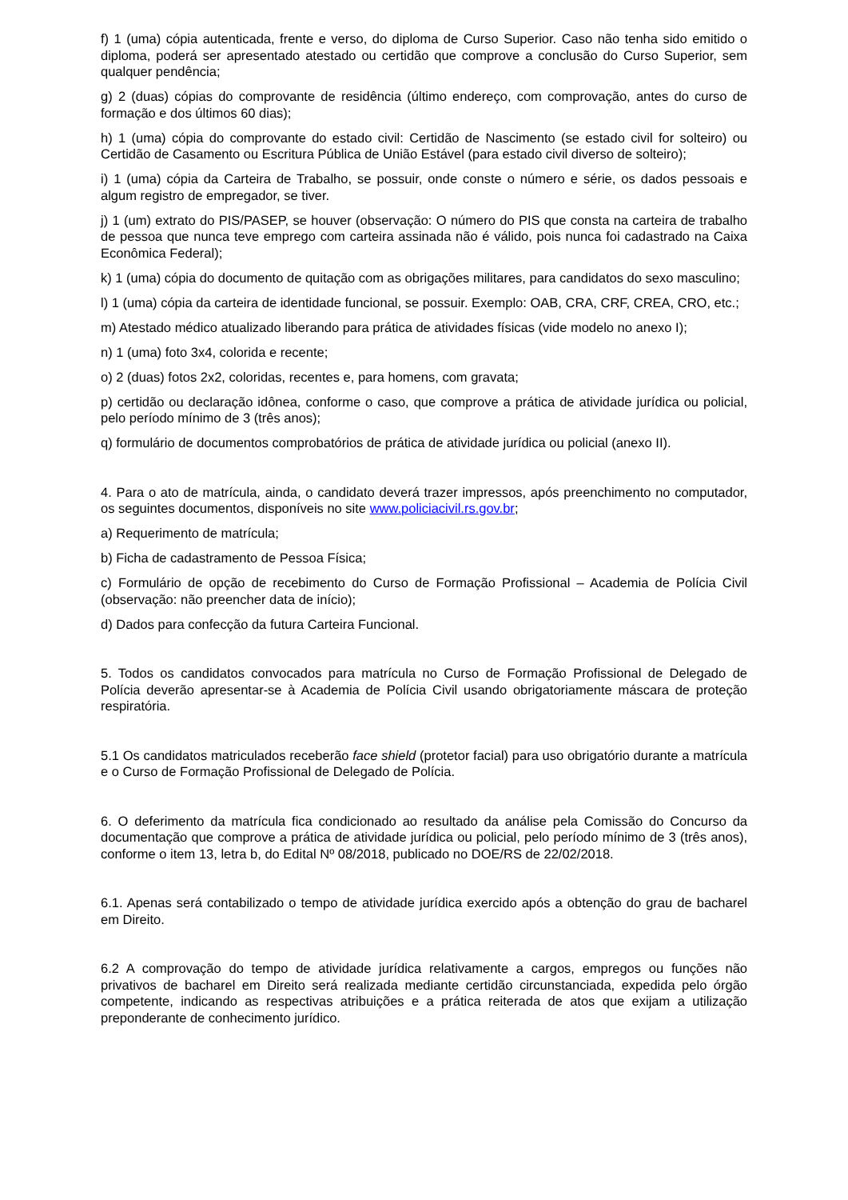f) 1 (uma) cópia autenticada, frente e verso, do diploma de Curso Superior. Caso não tenha sido emitido o diploma, poderá ser apresentado atestado ou certidão que comprove a conclusão do Curso Superior, sem qualquer pendência;
g) 2 (duas) cópias do comprovante de residência (último endereço, com comprovação, antes do curso de formação e dos últimos 60 dias);
h) 1 (uma) cópia do comprovante do estado civil: Certidão de Nascimento (se estado civil for solteiro) ou Certidão de Casamento ou Escritura Pública de União Estável (para estado civil diverso de solteiro);
i) 1 (uma) cópia da Carteira de Trabalho, se possuir, onde conste o número e série, os dados pessoais e algum registro de empregador, se tiver.
j) 1 (um) extrato do PIS/PASEP, se houver (observação: O número do PIS que consta na carteira de trabalho de pessoa que nunca teve emprego com carteira assinada não é válido, pois nunca foi cadastrado na Caixa Econômica Federal);
k) 1 (uma) cópia do documento de quitação com as obrigações militares, para candidatos do sexo masculino;
l) 1 (uma) cópia da carteira de identidade funcional, se possuir. Exemplo: OAB, CRA, CRF, CREA, CRO, etc.;
m) Atestado médico atualizado liberando para prática de atividades físicas (vide modelo no anexo I);
n) 1 (uma) foto 3x4, colorida e recente;
o) 2 (duas) fotos 2x2, coloridas, recentes e, para homens, com gravata;
p) certidão ou declaração idônea, conforme o caso, que comprove a prática de atividade jurídica ou policial, pelo período mínimo de 3 (três anos);
q) formulário de documentos comprobatórios de prática de atividade jurídica ou policial (anexo II).
4. Para o ato de matrícula, ainda, o candidato deverá trazer impressos, após preenchimento no computador, os seguintes documentos, disponíveis no site www.policiacivil.rs.gov.br;
a) Requerimento de matrícula;
b) Ficha de cadastramento de Pessoa Física;
c) Formulário de opção de recebimento do Curso de Formação Profissional – Academia de Polícia Civil (observação: não preencher data de início);
d) Dados para confecção da futura Carteira Funcional.
5. Todos os candidatos convocados para matrícula no Curso de Formação Profissional de Delegado de Polícia deverão apresentar-se à Academia de Polícia Civil usando obrigatoriamente máscara de proteção respiratória.
5.1 Os candidatos matriculados receberão face shield (protetor facial) para uso obrigatório durante a matrícula e o Curso de Formação Profissional de Delegado de Polícia.
6. O deferimento da matrícula fica condicionado ao resultado da análise pela Comissão do Concurso da documentação que comprove a prática de atividade jurídica ou policial, pelo período mínimo de 3 (três anos), conforme o item 13, letra b, do Edital Nº 08/2018, publicado no DOE/RS de 22/02/2018.
6.1. Apenas será contabilizado o tempo de atividade jurídica exercido após a obtenção do grau de bacharel em Direito.
6.2 A comprovação do tempo de atividade jurídica relativamente a cargos, empregos ou funções não privativos de bacharel em Direito será realizada mediante certidão circunstanciada, expedida pelo órgão competente, indicando as respectivas atribuições e a prática reiterada de atos que exijam a utilização preponderante de conhecimento jurídico.